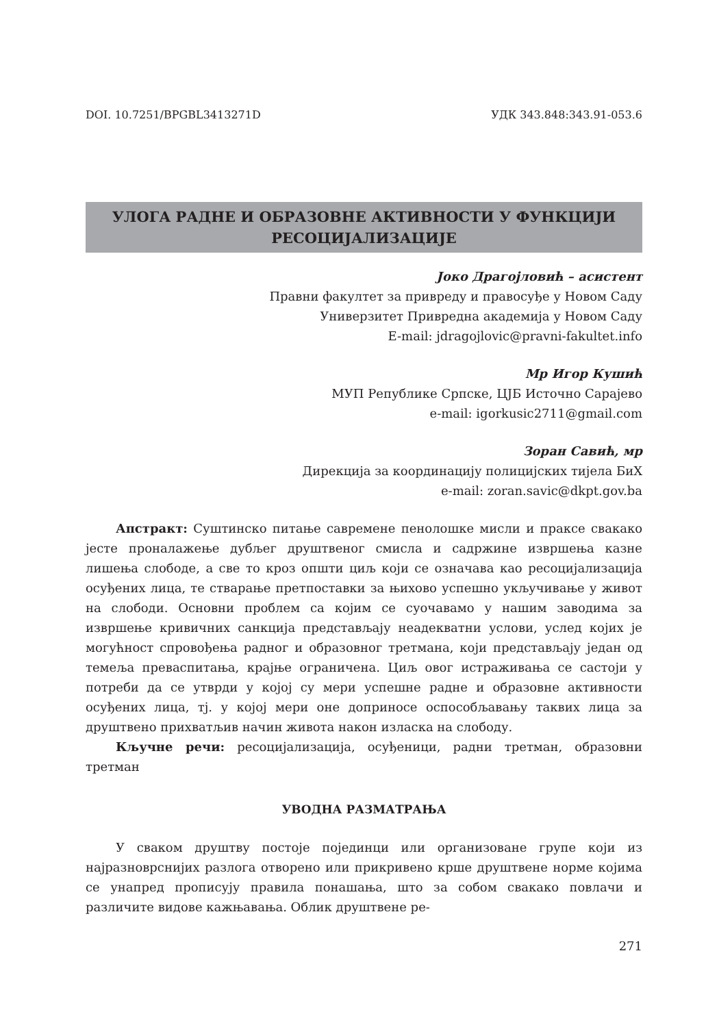DOI. 10.7251/BPGBL3413271D УДК 343.848:343.91-053.6
УЛОГА РАДНЕ И ОБРАЗОВНЕ АКТИВНОСТИ У ФУНКЦИЈИ
РЕСОЦИЈАЛИЗАЦИЈЕ
Јоко Драгојловић – асистент
Правни факултет за привреду и правосуђе у Новом Саду
Универзитет Привредна академија у Новом Саду
E-mail: jdragojlovic@pravni-fakultet.info
Мр Игор Кушић
МУП Републике Српске, ЦЈБ Источно Сарајево
e-mail: igorkusic2711@gmail.com
Зоран Савић, мр
Дирекција за координацију полицијских тијела БиХ
e-mail: zoran.savic@dkpt.gov.ba
Апстракт: Суштинско питање савремене пенолошке мисли и праксе свакако јесте проналажење дубљег друштвеног смисла и садржине извршења казне лишења слободе, а све то кроз општи циљ који се означава као ресоцијализација осуђених лица, те стварање претпоставки за њихово успешно укључивање у живот на слободи. Основни проблем са којим се суочавамо у нашим заводима за извршење кривичних санкција представљају неадекватни услови, услед којих је могућност спровођења радног и образовног третмана, који представљају један од темеља преваспитања, крајње ограничена. Циљ овог истраживања се састоји у потреби да се утврди у којој су мери успешне радне и образовне активности осуђених лица, тј. у којој мери оне доприносе оспособљавању таквих лица за друштвено прихватљив начин живота након изласка на слободу.
Кључне речи: ресоцијализација, осуђеници, радни третман, образовни третман
УВОДНА РАЗМАТРАЊА
У сваком друштву постоје појединци или организоване групе који из најразноврснијих разлога отворено или прикривено крше друштвене норме којима се унапред прописују правила понашања, што за собом свакако повлачи и различите видове кажњавања. Облик друштвене ре-
271